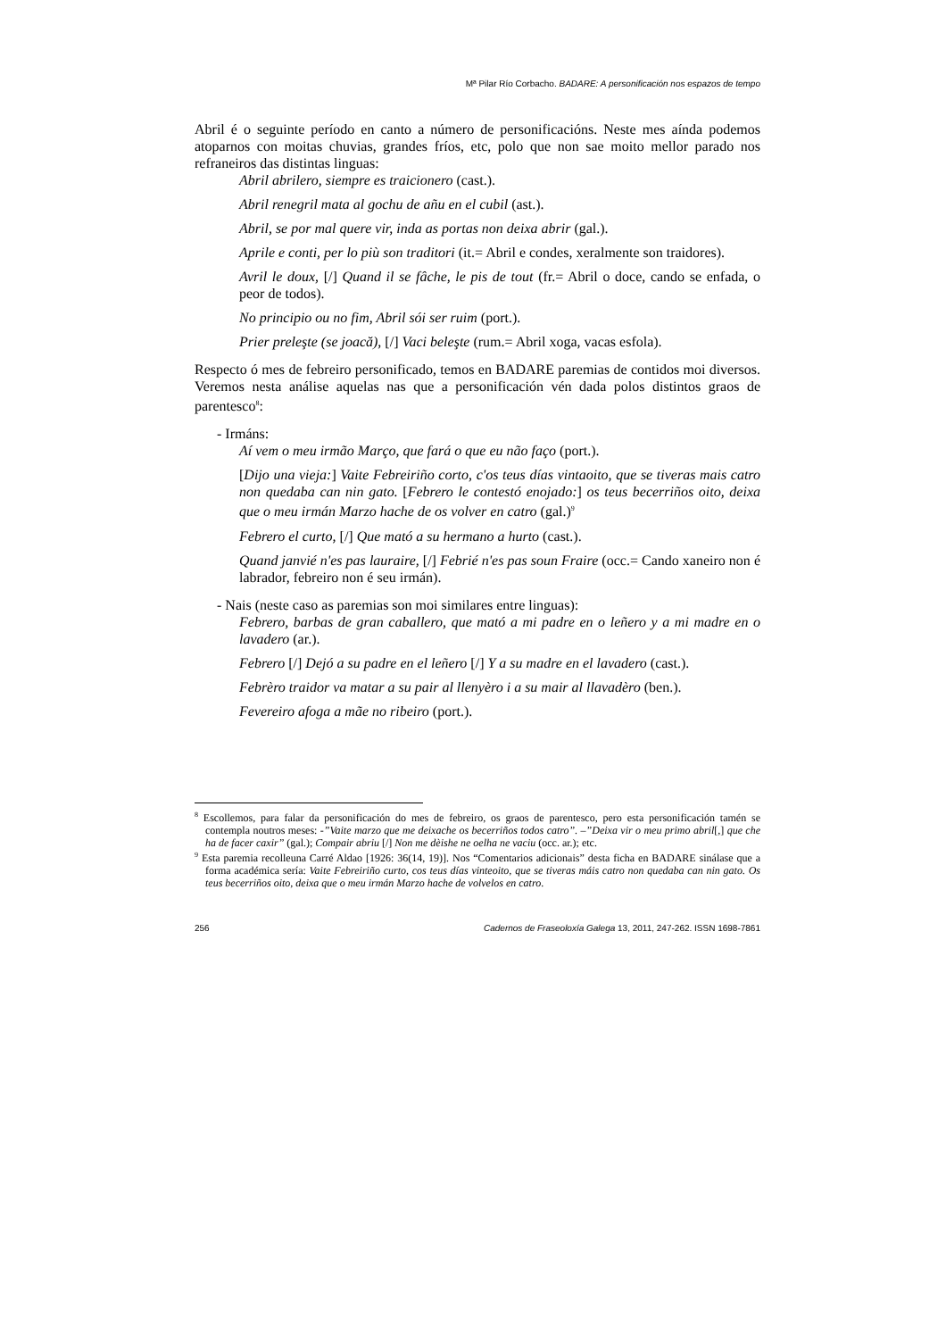Mª Pilar Río Corbacho. BADARE: A personificación nos espazos de tempo
Abril é o seguinte período en canto a número de personificacións. Neste mes aínda podemos atoparnos con moitas chuvias, grandes fríos, etc, polo que non sae moito mellor parado nos refraneiros das distintas linguas:
Abril abrilero, siempre es traicionero (cast.).
Abril renegril mata al gochu de añu en el cubil (ast.).
Abril, se por mal quere vir, inda as portas non deixa abrir (gal.).
Aprile e conti, per lo più son traditori (it.= Abril e condes, xeralmente son traidores).
Avril le doux, [/] Quand il se fâche, le pis de tout (fr.= Abril o doce, cando se enfada, o peor de todos).
No principio ou no fim, Abril sói ser ruim (port.).
Prier preleşte (se joacă), [/] Vaci beleşte (rum.= Abril xoga, vacas esfola).
Respecto ó mes de febreiro personificado, temos en BADARE paremias de contidos moi diversos. Veremos nesta análise aquelas nas que a personificación vén dada polos distintos graos de parentesco<sup>8</sup>:
- Irmáns:
Aí vem o meu irmão Março, que fará o que eu não faço (port.).
[Dijo una vieja:] Vaite Febreiriño corto, c'os teus días vintaoito, que se tiveras mais catro non quedaba can nin gato. [Febrero le contestó enojado:] os teus becerriños oito, deixa que o meu irmán Marzo hache de os volver en catro (gal.)<sup>9</sup>
Febrero el curto, [/] Que mató a su hermano a hurto (cast.).
Quand janvié n'es pas lauraire, [/] Febrié n'es pas soun Fraire (occ.= Cando xaneiro non é labrador, febreiro non é seu irmán).
- Nais (neste caso as paremias son moi similares entre linguas):
Febrero, barbas de gran caballero, que mató a mi padre en o leñero y a mi madre en o lavadero (ar.).
Febrero [/] Dejó a su padre en el leñero [/] Y a su madre en el lavadero (cast.).
Febrèro traidor va matar a su pair al llenyèro i a su mair al llavadèro (ben.).
Fevereiro afoga a mãe no ribeiro (port.).
<sup>8</sup> Escollemos, para falar da personificación do mes de febreiro, os graos de parentesco, pero esta personificación tamén se contempla noutros meses: -”Vaite marzo que me deixache os becerriños todos catro”. –”Deixa vir o meu primo abril[,] que che ha de facer caxir” (gal.); Compair abriu [/] Non me dèishe ne oelha ne vaciu (occ. ar.); etc.
<sup>9</sup> Esta paremia recolleuna Carré Aldao [1926: 36(14, 19)]. Nos “Comentarios adicionais” desta ficha en BADARE sinálase que a forma académica sería: Vaite Febreiriño curto, cos teus días vinteoito, que se tiveras máis catro non quedaba can nin gato. Os teus becerriños oito, deixa que o meu irmán Marzo hache de volvelos en catro.
256 Cadernos de Fraseoloxía Galega 13, 2011, 247-262. ISSN 1698-7861